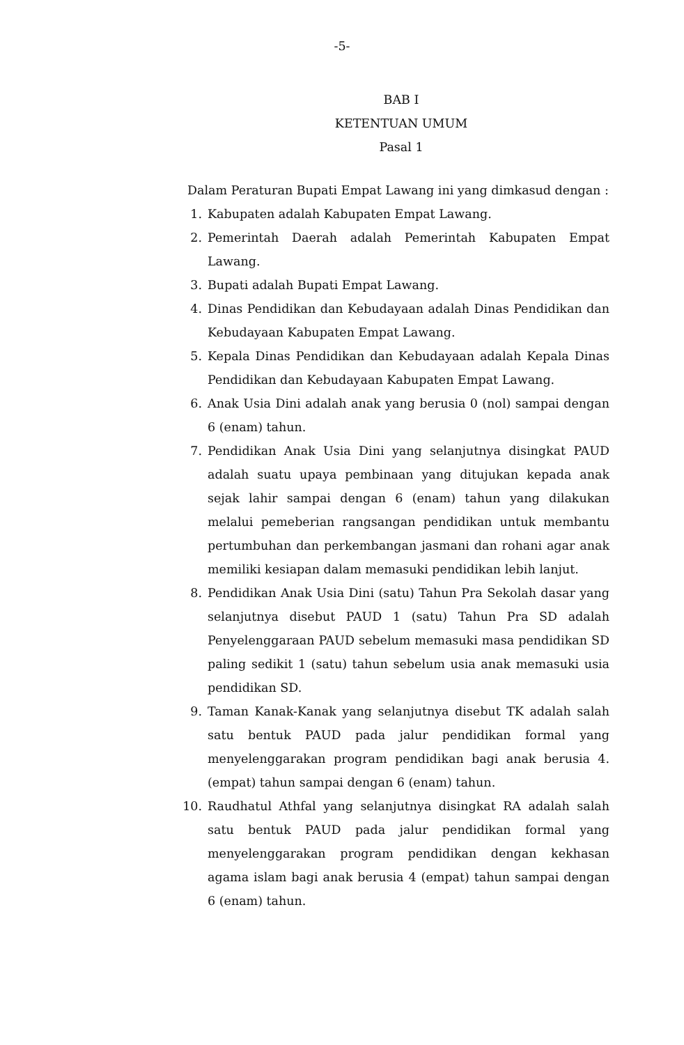-5-
BAB I
KETENTUAN UMUM
Pasal 1
Dalam Peraturan Bupati Empat Lawang ini yang dimkasud dengan :
1. Kabupaten adalah Kabupaten Empat Lawang.
2. Pemerintah Daerah adalah Pemerintah Kabupaten Empat Lawang.
3. Bupati adalah Bupati Empat Lawang.
4. Dinas Pendidikan dan Kebudayaan adalah Dinas Pendidikan dan Kebudayaan Kabupaten Empat Lawang.
5. Kepala Dinas Pendidikan dan Kebudayaan adalah Kepala Dinas Pendidikan dan Kebudayaan Kabupaten Empat Lawang.
6. Anak Usia Dini adalah anak yang berusia 0 (nol) sampai dengan 6 (enam) tahun.
7. Pendidikan Anak Usia Dini yang selanjutnya disingkat PAUD adalah suatu upaya pembinaan yang ditujukan kepada anak sejak lahir sampai dengan 6 (enam) tahun yang dilakukan melalui pemeberian rangsangan pendidikan untuk membantu pertumbuhan dan perkembangan jasmani dan rohani agar anak memiliki kesiapan dalam memasuki pendidikan lebih lanjut.
8. Pendidikan Anak Usia Dini (satu) Tahun Pra Sekolah dasar yang selanjutnya disebut PAUD 1 (satu) Tahun Pra SD adalah Penyelenggaraan PAUD sebelum memasuki masa pendidikan SD paling sedikit 1 (satu) tahun sebelum usia anak memasuki usia pendidikan SD.
9. Taman Kanak-Kanak yang selanjutnya disebut TK adalah salah satu bentuk PAUD pada jalur pendidikan formal yang menyelenggarakan program pendidikan bagi anak berusia 4. (empat) tahun sampai dengan 6 (enam) tahun.
10. Raudhatul Athfal yang selanjutnya disingkat RA adalah salah satu bentuk PAUD pada jalur pendidikan formal yang menyelenggarakan program pendidikan dengan kekhasan agama islam bagi anak berusia 4 (empat) tahun sampai dengan 6 (enam) tahun.